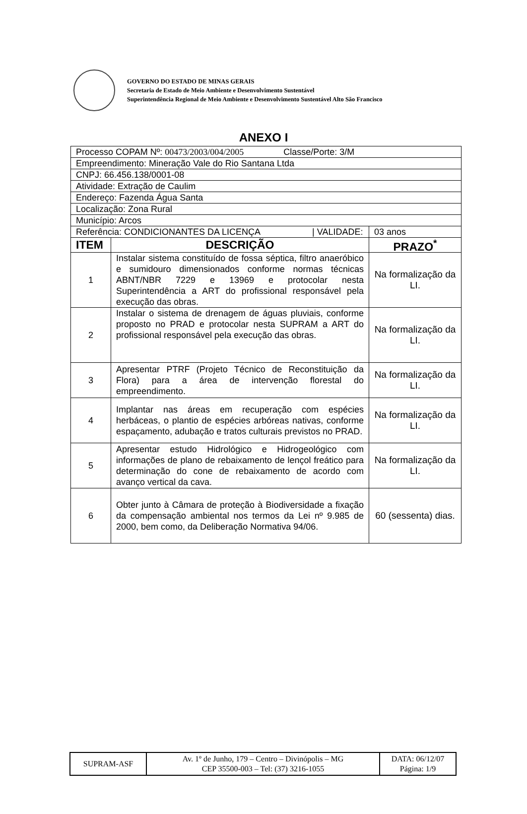GOVERNO DO ESTADO DE MINAS GERAIS
Secretaria de Estado de Meio Ambiente e Desenvolvimento Sustentável
Superintendência Regional de Meio Ambiente e Desenvolvimento Sustentável Alto São Francisco
ANEXO I
| Processo COPAM Nº: 00473/2003/004/2005 Classe/Porte: 3/M | | |
| Empreendimento: Mineração Vale do Rio Santana Ltda | | |
| CNPJ: 66.456.138/0001-08 | | |
| Atividade: Extração de Caulim | | |
| Endereço: Fazenda Água Santa | | |
| Localização: Zona Rural | | |
| Município: Arcos | | |
| Referência: CONDICIONANTES DA LICENÇA / VALIDADE: | | 03 anos |
| ITEM | DESCRIÇÃO | PRAZO<sup>*</sup> |
| 1 | Instalar sistema constituído de fossa séptica, filtro anaeróbico e sumidouro dimensionados conforme normas técnicas ABNT/NBR 7229 e 13969 e protocolar nesta Superintendência a ART do profissional responsável pela execução das obras. | Na formalização da LI. |
| 2 | Instalar o sistema de drenagem de águas pluviais, conforme proposto no PRAD e protocolar nesta SUPRAM a ART do profissional responsável pela execução das obras. | Na formalização da LI. |
| 3 | Apresentar PTRF (Projeto Técnico de Reconstituição da Flora) para a área de intervenção florestal do empreendimento. | Na formalização da LI. |
| 4 | Implantar nas áreas em recuperação com espécies herbáceas, o plantio de espécies arbóreas nativas, conforme espaçamento, adubação e tratos culturais previstos no PRAD. | Na formalização da LI. |
| 5 | Apresentar estudo Hidrológico e Hidrogeológico com informações de plano de rebaixamento de lençol freático para determinação do cone de rebaixamento de acordo com avanço vertical da cava. | Na formalização da LI. |
| 6 | Obter junto à Câmara de proteção à Biodiversidade a fixação da compensação ambiental nos termos da Lei nº 9.985 de 2000, bem como, da Deliberação Normativa 94/06. | 60 (sessenta) dias. |
| SUPRAM-ASF | Av. 1º de Junho, 179 – Centro – Divinópolis – MG CEP 35500-003 – Tel: (37) 3216-1055 | DATA: 06/12/07 Página: 1/9 |